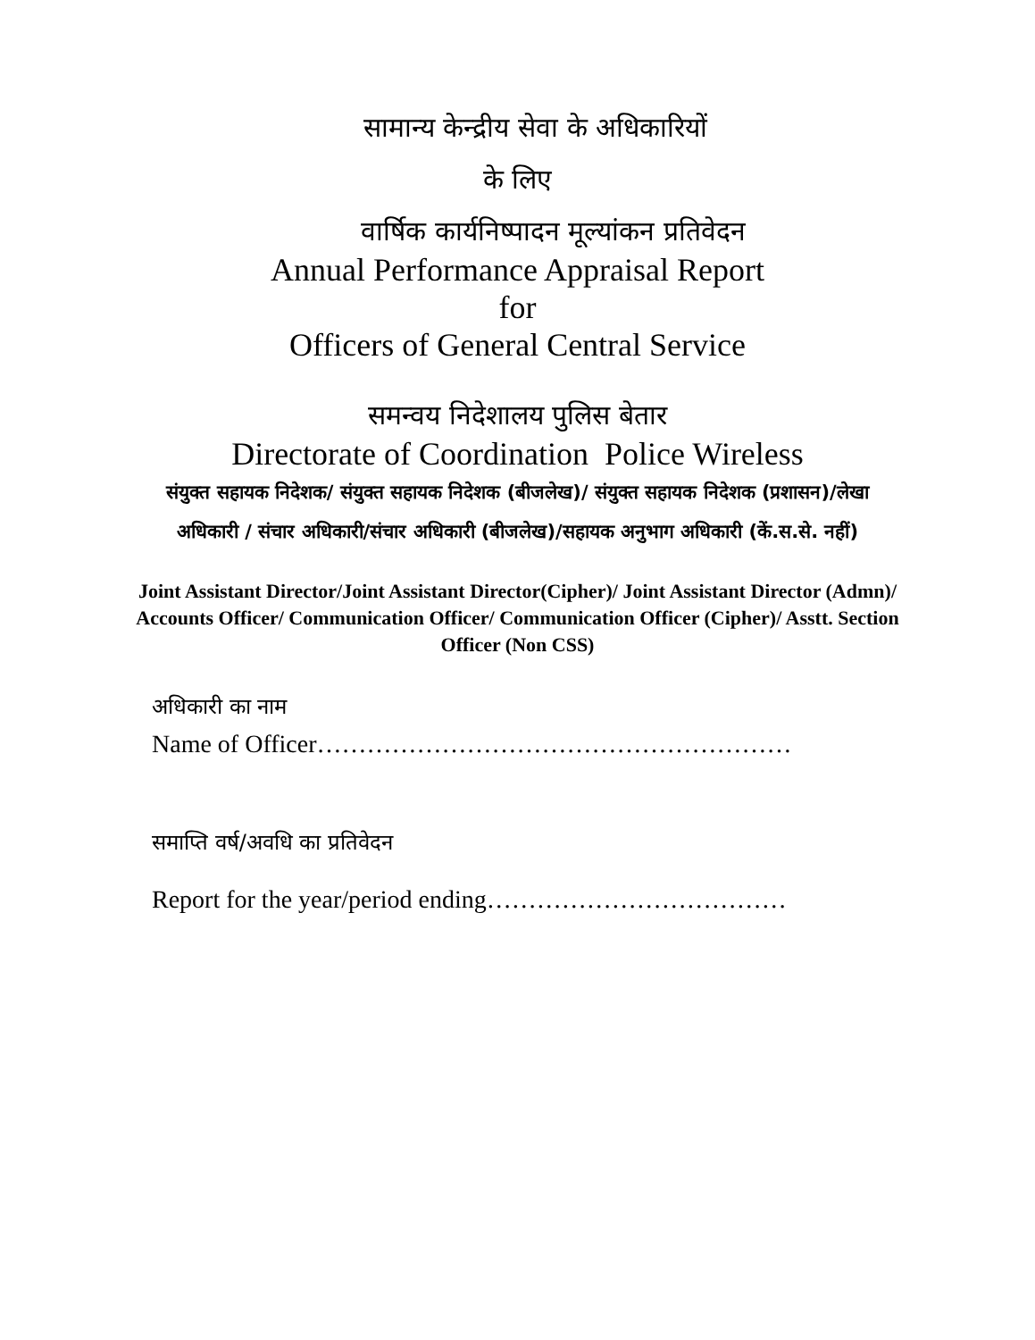सामान्य केन्द्रीय सेवा के अधिकारियों
के लिए
वार्षिक कार्यनिष्पादन मूल्यांकन प्रतिवेदन
Annual Performance Appraisal Report
for
Officers of General Central Service
समन्वय निदेशालय पुलिस बेतार
Directorate of Coordination Police Wireless
संयुक्त सहायक निदेशक/ संयुक्त सहायक निदेशक (बीजलेख)/ संयुक्त सहायक निदेशक (प्रशासन)/लेखा अधिकारी / संचार अधिकारी/संचार अधिकारी (बीजलेख)/सहायक अनुभाग अधिकारी (कें.स.से. नहीं)
Joint Assistant Director/Joint Assistant Director(Cipher)/ Joint Assistant Director (Admn)/ Accounts Officer/ Communication Officer/ Communication Officer (Cipher)/ Asstt. Section Officer (Non CSS)
अधिकारी का नाम
Name of Officer…………………………………………………
समाप्ति वर्ष/अवधि का प्रतिवेदन
Report for the year/period ending………………………………